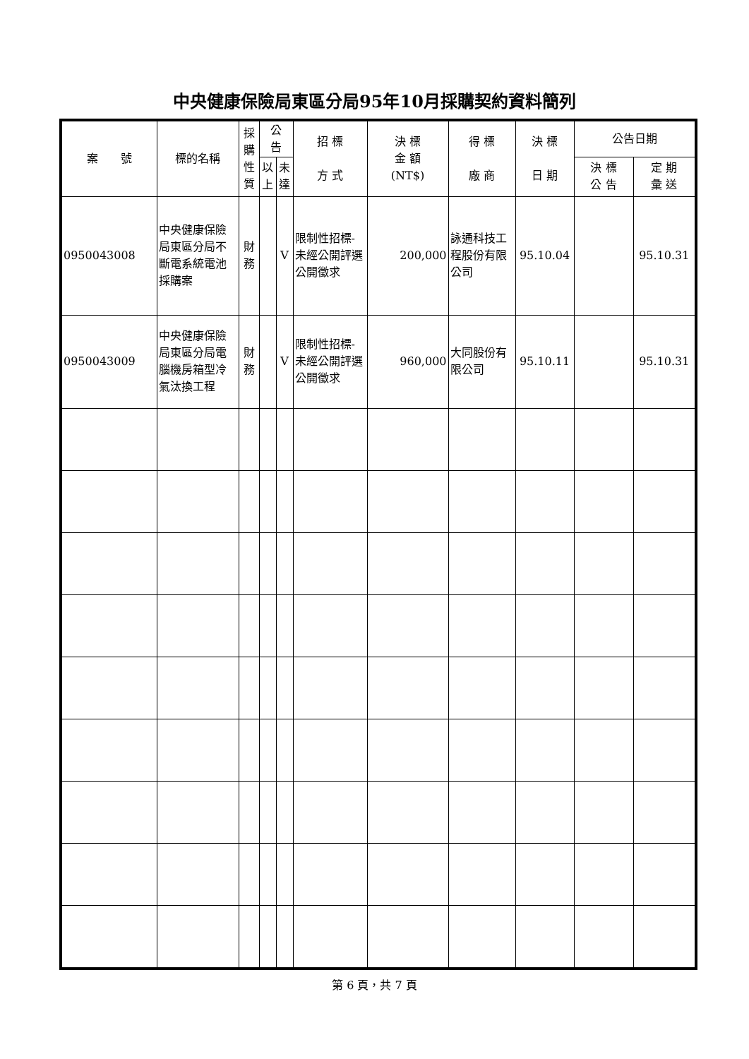中央健康保險局東區分局95年10月採購契約資料簡列
| 案 號 | 標的名稱 | 採 購 性 質 | 公 告 | | 招 標 方 式 | 決 標 金 額 (NT$) | 得 標 廠 商 | 決 標 日 期 | 公告日期 | |
| --- | --- | --- | --- | --- | --- | --- | --- | --- | --- | --- |
| | | | 以 上 | 未 達 | | | | | 決 標 公 告 | 定 期 彙 送 |
| 0950043008 | 中央健康保險局東區分局不斷電系統電池採購案 | 財 務 | | V | 限制性招標-未經公開評選公開徵求 | 200,000 | 詠通科技工程股份有限公司 | 95.10.04 | | 95.10.31 |
| 0950043009 | 中央健康保險局東區分局電腦機房箱型冷氣汰換工程 | 財 務 | | V | 限制性招標-未經公開評選公開徵求 | 960,000 | 大同股份有限公司 | 95.10.11 | | 95.10.31 |
第 6 頁，共 7 頁